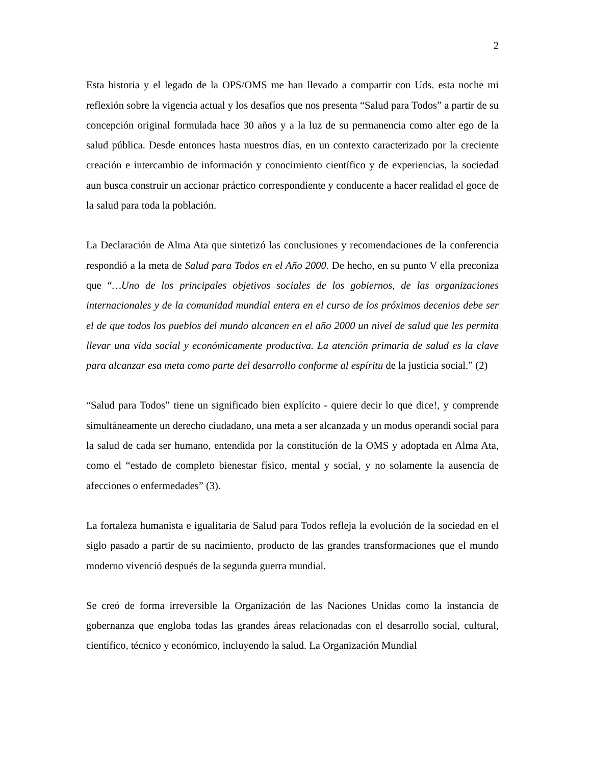2
Esta historia y el legado de la OPS/OMS me han llevado a compartir con Uds. esta noche mi reflexión sobre la vigencia actual y los desafíos que nos presenta “Salud para Todos” a partir de su concepción original formulada hace 30 años y a la luz de su permanencia como alter ego de la salud pública. Desde entonces hasta nuestros días, en un contexto caracterizado por la creciente creación e intercambio de información y conocimiento científico y de experiencias, la sociedad aun busca construir un accionar práctico correspondiente y conducente a hacer realidad el goce de la salud para toda la población.
La Declaración de Alma Ata que sintetizó las conclusiones y recomendaciones de la conferencia respondió a la meta de Salud para Todos en el Año 2000. De hecho, en su punto V ella preconiza que “…Uno de los principales objetivos sociales de los gobiernos, de las organizaciones internacionales y de la comunidad mundial entera en el curso de los próximos decenios debe ser el de que todos los pueblos del mundo alcancen en el año 2000 un nivel de salud que les permita llevar una vida social y económicamente productiva. La atención primaria de salud es la clave para alcanzar esa meta como parte del desarrollo conforme al espíritu de la justicia social.” (2)
“Salud para Todos” tiene un significado bien explícito - quiere decir lo que dice!, y comprende simultáneamente un derecho ciudadano, una meta a ser alcanzada y un modus operandi social para la salud de cada ser humano, entendida por la constitución de la OMS y adoptada en Alma Ata, como el “estado de completo bienestar físico, mental y social, y no solamente la ausencia de afecciones o enfermedades” (3).
La fortaleza humanista e igualitaria de Salud para Todos refleja la evolución de la sociedad en el siglo pasado a partir de su nacimiento, producto de las grandes transformaciones que el mundo moderno vivenció después de la segunda guerra mundial.
Se creó de forma irreversible la Organización de las Naciones Unidas como la instancia de gobernanza que engloba todas las grandes áreas relacionadas con el desarrollo social, cultural, científico, técnico y económico, incluyendo la salud. La Organización Mundial